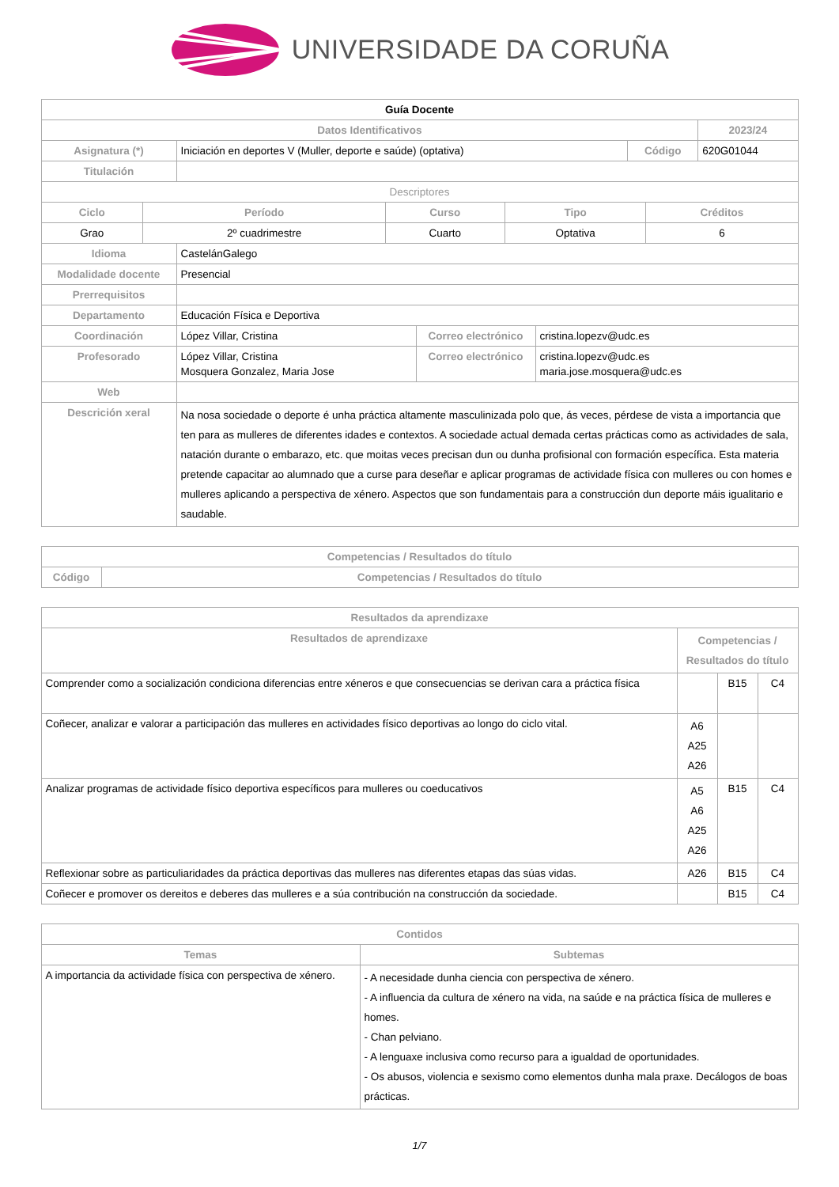UNIVERSIDADE DA CORUÑA
| Guía Docente | | | |
| Datos Identificativos | | | 2023/24 |
| Asignatura (*) | Iniciación en deportes V (Muller, deporte e saúde) (optativa) | Código | 620G01044 |
| Titulación | | | |
| Descriptores | | | | |
| Ciclo | Período | Curso | Tipo | Créditos |
| Grao | 2º cuadrimestre | Cuarto | Optativa | 6 |
| Idioma | CastelánGalego | | |
| Modalidade docente | Presencial | | |
| Prerrequisitos | | | |
| Departamento | Educación Física e Deportiva | | |
| Coordinación | López Villar, Cristina | Correo electrónico | cristina.lopezv@udc.es |
| Profesorado | López Villar, Cristina Mosquera Gonzalez, Maria Jose | Correo electrónico | cristina.lopezv@udc.es maria.jose.mosquera@udc.es |
| Web | | | |
| Descrición xeral | Na nosa sociedade o deporte é unha práctica altamente masculinizada polo que, ás veces, pérdese de vista a importancia que ten para as mulleres de diferentes idades e contextos. A sociedade actual demada certas prácticas como as actividades de sala, natación durante o embarazo, etc. que moitas veces precisan dun ou dunha profisional con formación específica. Esta materia pretende capacitar ao alumnado que a curse para deseñar e aplicar programas de actividade física con mulleres ou con homes e mulleres aplicando a perspectiva de xénero. Aspectos que son fundamentais para a construcción dun deporte máis igualitario e saudable. | | |
| Competencias / Resultados do título | |
| --- | --- |
| Código | Competencias / Resultados do título |
| Resultados da aprendizaxe | | | |
| --- | --- | --- | --- |
| Resultados de aprendizaxe | Competencias / Resultados do título | | |
| Comprender como a socialización condiciona diferencias entre xéneros e que consecuencias se derivan cara a práctica física | | B15 | C4 |
| Coñecer, analizar e valorar a participación das mulleres en actividades físico deportivas ao longo do ciclo vital. | A6 A25 A26 | | |
| Analizar programas de actividade físico deportiva específicos para mulleres ou coeducativos | A5 A6 A25 A26 | B15 | C4 |
| Reflexionar sobre as particuliaridades da práctica deportivas das mulleres nas diferentes etapas das súas vidas. | A26 | B15 | C4 |
| Coñecer e promover os dereitos e deberes das mulleres e a súa contribución na construcción da sociedade. | | B15 | C4 |
| Contidos | |
| --- | --- |
| Temas | Subtemas |
| A importancia da actividade física con perspectiva de xénero. | - A necesidade dunha ciencia con perspectiva de xénero. - A influencia da cultura de xénero na vida, na saúde e na práctica física de mulleres e homes. - Chan pelviano. - A lenguaxe inclusiva como recurso para a igualdad de oportunidades. - Os abusos, violencia e sexismo como elementos dunha mala praxe. Decálogos de boas prácticas. |
1/7